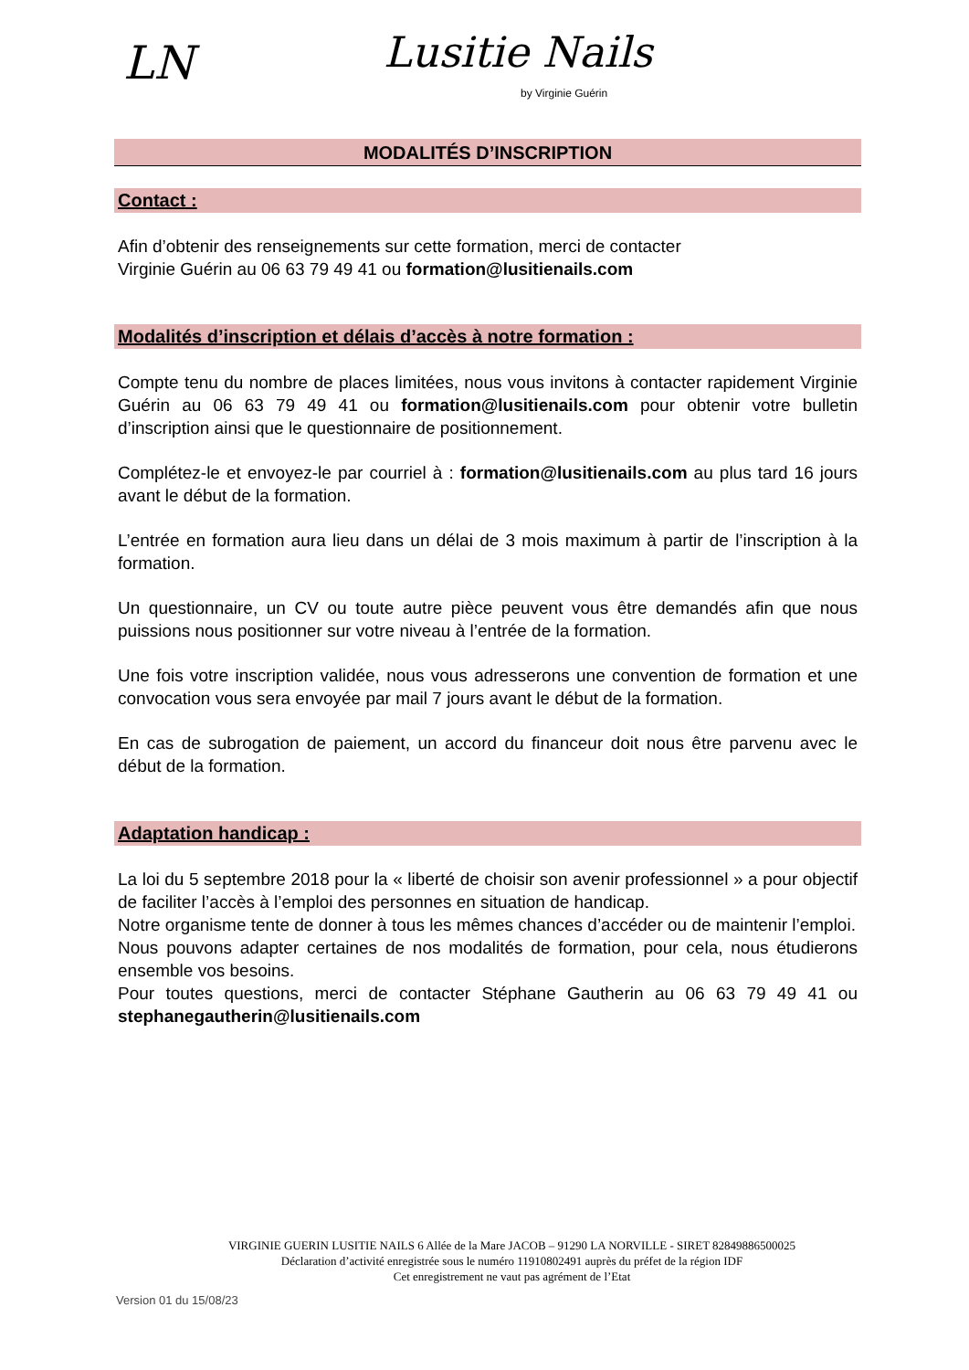LN Lusitie Nails
by Virginie Guérin
MODALITÉS D’INSCRIPTION
Contact :
Afin d’obtenir des renseignements sur cette formation, merci de contacter
Virginie Guérin au 06 63 79 49 41 ou formation@lusitienails.com
Modalités d’inscription et délais d’accès à notre formation :
Compte tenu du nombre de places limitées, nous vous invitons à contacter rapidement Virginie Guérin au 06 63 79 49 41 ou formation@lusitienails.com pour obtenir votre bulletin d’inscription ainsi que le questionnaire de positionnement.
Complétez-le et envoyez-le par courriel à : formation@lusitienails.com au plus tard 16 jours avant le début de la formation.
L’entrée en formation aura lieu dans un délai de 3 mois maximum à partir de l’inscription à la formation.
Un questionnaire, un CV ou toute autre pièce peuvent vous être demandés afin que nous puissions nous positionner sur votre niveau à l’entrée de la formation.
Une fois votre inscription validée, nous vous adresserons une convention de formation et une convocation vous sera envoyée par mail 7 jours avant le début de la formation.
En cas de subrogation de paiement, un accord du financeur doit nous être parvenu avec le début de la formation.
Adaptation handicap :
La loi du 5 septembre 2018 pour la « liberté de choisir son avenir professionnel » a pour objectif de faciliter l’accès à l’emploi des personnes en situation de handicap.
Notre organisme tente de donner à tous les mêmes chances d’accéder ou de maintenir l’emploi.
Nous pouvons adapter certaines de nos modalités de formation, pour cela, nous étudierons ensemble vos besoins.
Pour toutes questions, merci de contacter Stéphane Gautherin au 06 63 79 49 41 ou stephanegautherin@lusitienails.com
VIRGINIE GUERIN LUSITIE NAILS 6 Allée de la Mare JACOB – 91290 LA NORVILLE - SIRET 82849886500025
Déclaration d’activité enregistrée sous le numéro 11910802491 auprès du préfet de la région IDF
Cet enregistrement ne vaut pas agrément de l’Etat
Version 01 du 15/08/23